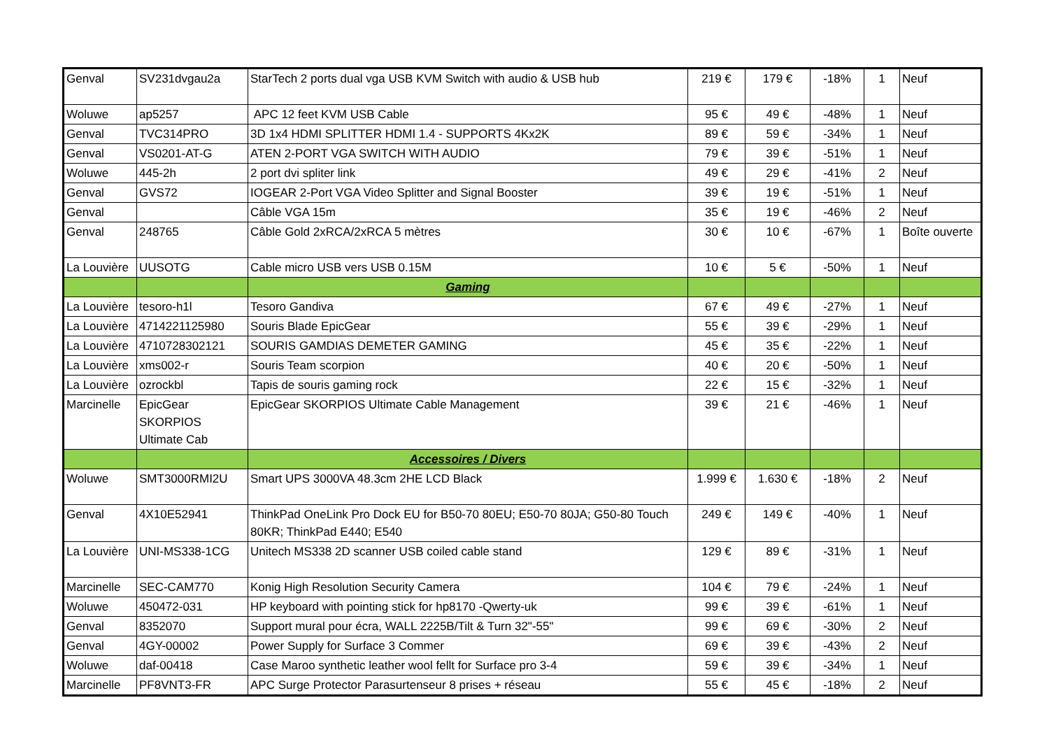| Genval | SV231dvgau2a | StarTech 2 ports dual vga USB KVM Switch with audio & USB hub | 219 € | 179 € | -18% | 1 | Neuf |
| Woluwe | ap5257 | APC 12 feet KVM USB Cable | 95 € | 49 € | -48% | 1 | Neuf |
| Genval | TVC314PRO | 3D 1x4 HDMI SPLITTER HDMI 1.4 - SUPPORTS 4Kx2K | 89 € | 59 € | -34% | 1 | Neuf |
| Genval | VS0201-AT-G | ATEN 2-PORT VGA SWITCH WITH AUDIO | 79 € | 39 € | -51% | 1 | Neuf |
| Woluwe | 445-2h | 2 port dvi spliter link | 49 € | 29 € | -41% | 2 | Neuf |
| Genval | GVS72 | IOGEAR 2-Port VGA Video Splitter and Signal Booster | 39 € | 19 € | -51% | 1 | Neuf |
| Genval | | Câble VGA 15m | 35 € | 19 € | -46% | 2 | Neuf |
| Genval | 248765 | Câble Gold 2xRCA/2xRCA 5 mètres | 30 € | 10 € | -67% | 1 | Boîte ouverte |
| La Louvière | UUSOTG | Cable micro USB vers USB 0.15M | 10 € | 5 € | -50% | 1 | Neuf |
| | | Gaming | | | | | |
| La Louvière | tesoro-h1l | Tesoro Gandiva | 67 € | 49 € | -27% | 1 | Neuf |
| La Louvière | 4714221125980 | Souris Blade EpicGear | 55 € | 39 € | -29% | 1 | Neuf |
| La Louvière | 4710728302121 | SOURIS GAMDIAS DEMETER GAMING | 45 € | 35 € | -22% | 1 | Neuf |
| La Louvière | xms002-r | Souris Team scorpion | 40 € | 20 € | -50% | 1 | Neuf |
| La Louvière | ozrockbl | Tapis de souris gaming rock | 22 € | 15 € | -32% | 1 | Neuf |
| Marcinelle | EpicGear SKORPIOS Ultimate Cab | EpicGear SKORPIOS Ultimate Cable Management | 39 € | 21 € | -46% | 1 | Neuf |
| | | Accessoires / Divers | | | | | |
| Woluwe | SMT3000RMI2U | Smart UPS 3000VA 48.3cm 2HE LCD Black | 1.999 € | 1.630 € | -18% | 2 | Neuf |
| Genval | 4X10E52941 | ThinkPad OneLink Pro Dock EU for B50-70 80EU; E50-70 80JA; G50-80 Touch 80KR; ThinkPad E440; E540 | 249 € | 149 € | -40% | 1 | Neuf |
| La Louvière | UNI-MS338-1CG | Unitech MS338 2D scanner USB coiled cable stand | 129 € | 89 € | -31% | 1 | Neuf |
| Marcinelle | SEC-CAM770 | Konig High Resolution Security Camera | 104 € | 79 € | -24% | 1 | Neuf |
| Woluwe | 450472-031 | HP keyboard with pointing stick for hp8170 -Qwerty-uk | 99 € | 39 € | -61% | 1 | Neuf |
| Genval | 8352070 | Support mural pour écra, WALL 2225B/Tilt & Turn 32"-55" | 99 € | 69 € | -30% | 2 | Neuf |
| Genval | 4GY-00002 | Power Supply for Surface 3 Commer | 69 € | 39 € | -43% | 2 | Neuf |
| Woluwe | daf-00418 | Case Maroo synthetic leather wool fellt for Surface pro 3-4 | 59 € | 39 € | -34% | 1 | Neuf |
| Marcinelle | PF8VNT3-FR | APC Surge Protector Parasurtenseur 8 prises + réseau | 55 € | 45 € | -18% | 2 | Neuf |